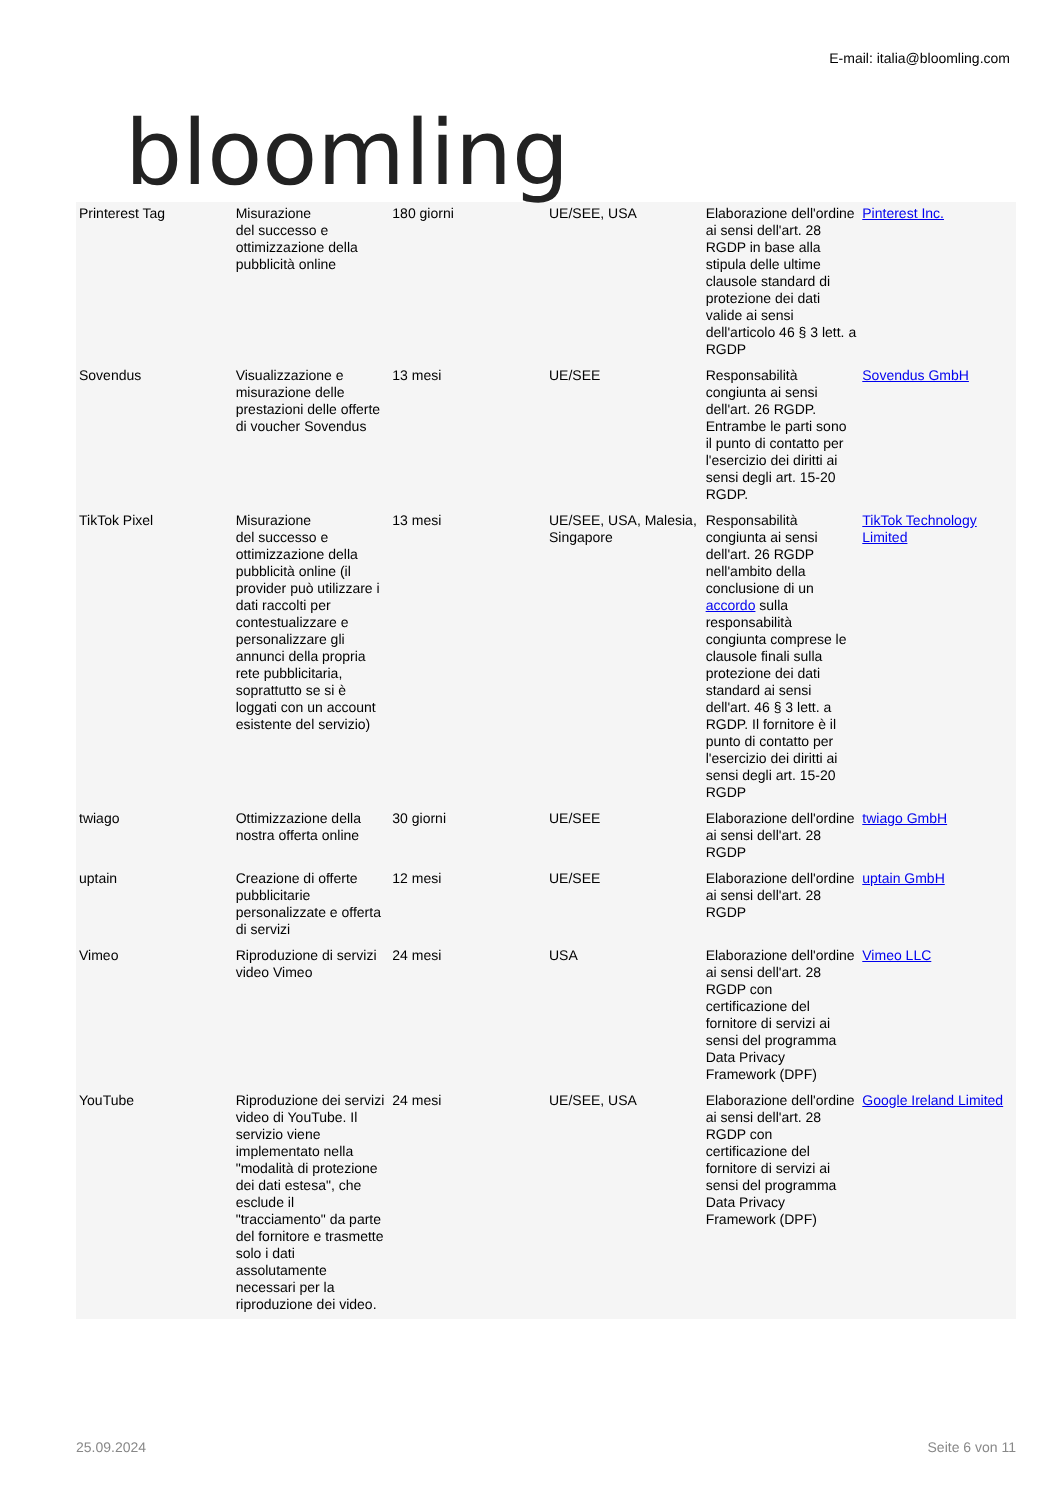bloomling
E-mail: italia@bloomling.com
| Printerest Tag | Misurazione del successo e ottimizzazione della pubblicità online | 180 giorni | UE/SEE, USA | Elaborazione dell'ordine ai sensi dell'art. 28 RGDP in base alla stipula delle ultime clausole standard di protezione dei dati valide ai sensi dell'articolo 46 § 3 lett. a RGDP | Pinterest Inc. |
| Sovendus | Visualizzazione e misurazione delle prestazioni delle offerte di voucher Sovendus | 13 mesi | UE/SEE | Responsabilità congiunta ai sensi dell'art. 26 RGDP. Entrambe le parti sono il punto di contatto per l'esercizio dei diritti ai sensi degli art. 15-20 RGDP. | Sovendus GmbH |
| TikTok Pixel | Misurazione del successo e ottimizzazione della pubblicità online (il provider può utilizzare i dati raccolti per contestualizzare e personalizzare gli annunci della propria rete pubblicitaria, soprattutto se si è loggati con un account esistente del servizio) | 13 mesi | UE/SEE, USA, Malesia, Singapore | Responsabilità congiunta ai sensi dell'art. 26 RGDP nell'ambito della conclusione di un accordo sulla responsabilità congiunta comprese le clausole finali sulla protezione dei dati standard ai sensi dell'art. 46 § 3 lett. a RGDP. Il fornitore è il punto di contatto per l'esercizio dei diritti ai sensi degli art. 15-20 RGDP | TikTok Technology Limited |
| twiago | Ottimizzazione della nostra offerta online | 30 giorni | UE/SEE | Elaborazione dell'ordine ai sensi dell'art. 28 RGDP | twiago GmbH |
| uptain | Creazione di offerte pubblicitarie personalizzate e offerta di servizi | 12 mesi | UE/SEE | Elaborazione dell'ordine ai sensi dell'art. 28 RGDP | uptain GmbH |
| Vimeo | Riproduzione di servizi video Vimeo | 24 mesi | USA | Elaborazione dell'ordine ai sensi dell'art. 28 RGDP con certificazione del fornitore di servizi ai sensi del programma Data Privacy Framework (DPF) | Vimeo LLC |
| YouTube | Riproduzione dei servizi video di YouTube. Il servizio viene implementato nella "modalità di protezione dei dati estesa", che esclude il "tracciamento" da parte del fornitore e trasmette solo i dati assolutamente necessari per la riproduzione dei video. | 24 mesi | UE/SEE, USA | Elaborazione dell'ordine ai sensi dell'art. 28 RGDP con certificazione del fornitore di servizi ai sensi del programma Data Privacy Framework (DPF) | Google Ireland Limited |
25.09.2024 Seite 6 von 11